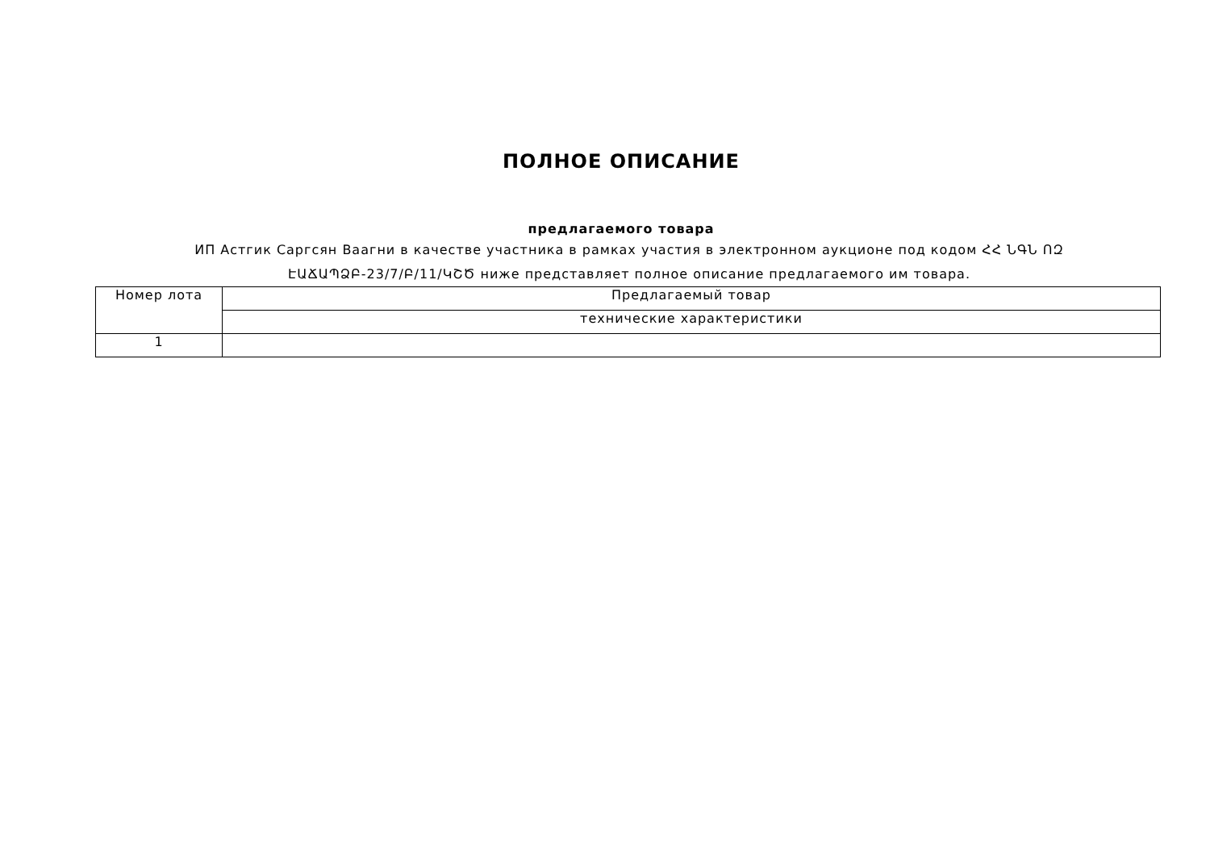ПОЛНОЕ ОПИСАНИЕ
предлагаемого товара
ИП Астгик Саргсян Ваагни в качестве участника в рамках участия в электронном аукционе под кодом ՀՀ ՆԳՆ ՈԶ ԷԱՃԱՊՁԲ-23/7/Բ/11/ԿՇԾ ниже представляет полное описание предлагаемого им товара.
| Номер лота | Предлагаемый товар |
| | технические характеристики |
| 1 | |